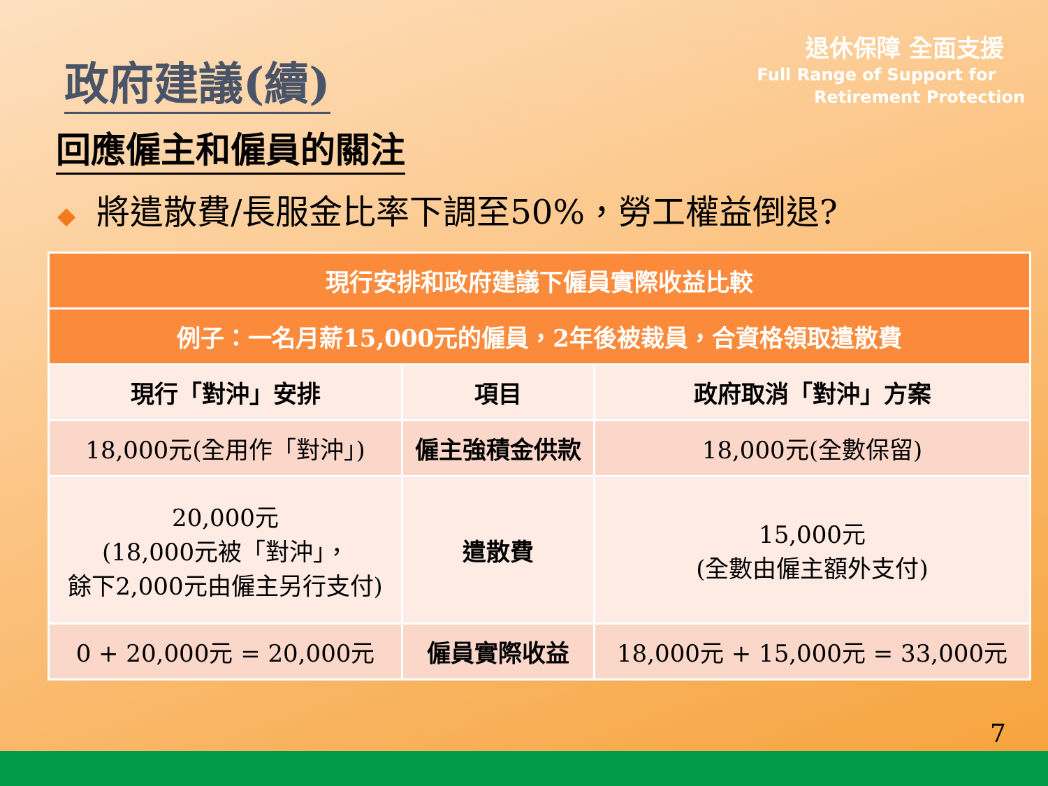退休保障 全面支援
Full Range of Support for
Retirement Protection
政府建議(續)
回應僱主和僱員的關注
◆ 將遣散費/長服金比率下調至50%，勞工權益倒退?
| 現行安排和政府建議下僱員實際收益比較 | | |
| --- | --- | --- |
| 例子：一名月薪15,000元的僱員，2年後被裁員，合資格領取遣散費 | | |
| 現行「對沖」安排 | 項目 | 政府取消「對沖」方案 |
| 18,000元(全用作「對沖」) | 僱主強積金供款 | 18,000元(全數保留) |
| 20,000元 (18,000元被「對沖」， 餘下2,000元由僱主另行支付) | 遣散費 | 15,000元 (全數由僱主額外支付) |
| 0 + 20,000元 = 20,000元 | 僱員實際收益 | 18,000元 + 15,000元 = 33,000元 |
7